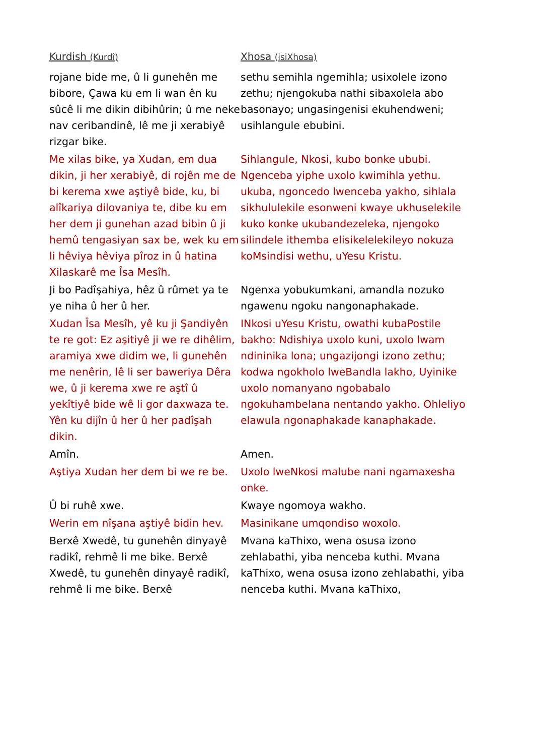| Kurdish (Kurdî) | Xhosa (isiXhosa) |
| --- | --- |
| rojane bide me, û li gunehên me bibore, Çawa ku em li wan ên ku sûcê li me dikin dibihûrin; û me neke nav ceribandinê, lê me ji xerabiyê rizgar bike. | sethu semihla ngemihla; usixolele izono zethu; njengokuba nathi sibaxolela abo basonayo; ungasingenisi ekuhendweni; usihlangule ebubini. |
| Me xilas bike, ya Xudan, em dua dikin, ji her xerabiyê, di rojên me de bi kerema xwe aştiyê bide, ku, bi alîkariya dilovaniya te, dibe ku em her dem ji gunehan azad bibin û ji hemû tengasiyan sax be, wek ku em li hêviya hêviya pîroz in û hatina Xilaskarê me Îsa Mesîh. | Sihlangule, Nkosi, kubo bonke ububi. Ngenceba yiphe uxolo kwimihla yethu. ukuba, ngoncedo lwenceba yakho, sihlala sikhululekile esonweni kwaye ukhuselekile kuko konke ukubandezeleka, njengoko silindele ithemba elisikelelekileyo nokuza koMsindisi wethu, uYesu Kristu. |
| Ji bo Padîşahiya, hêz û rûmet ya te ye niha û her û her. | Ngenxa yobukumkani, amandla nozuko ngawenu ngoku nangonaphakade. |
| Xudan Îsa Mesîh, yê ku ji Şandiyên te re got: Ez aşitiyê ji we re dihêlim, aramiya xwe didim we, li gunehên me nenêrin, lê li ser baweriya Dêra we, û ji kerema xwe re aştî û yekîtiyê bide wê li gor daxwaza te. Yên ku dijîn û her û her padîşah dikin. | INkosi uYesu Kristu, owathi kubaPostile bakho: Ndishiya uxolo kuni, uxolo lwam ndininika lona; ungazijongi izono zethu; kodwa ngokholo lweBandla lakho, Uyinike uxolo nomanyano ngobabalo ngokuhambelana nentando yakho. Ohleliyo elawula ngonaphakade kanaphakade. |
| Amîn. | Amen. |
| Aştiya Xudan her dem bi we re be. | Uxolo lweNkosi malube nani ngamaxesha onke. |
| Û bi ruhê xwe. | Kwaye ngomoya wakho. |
| Werin em nîşana aştiyê bidin hev. | Masinikane umqondiso woxolo. |
| Berxê Xwedê, tu gunehên dinyayê radikî, rehmê li me bike. Berxê Xwedê, tu gunehên dinyayê radikî, rehmê li me bike. Berxê | Mvana kaThixo, wena osusa izono zehlabathi, yiba nenceba kuthi. Mvana kaThixo, wena osusa izono zehlabathi, yiba nenceba kuthi. Mvana kaThixo, |